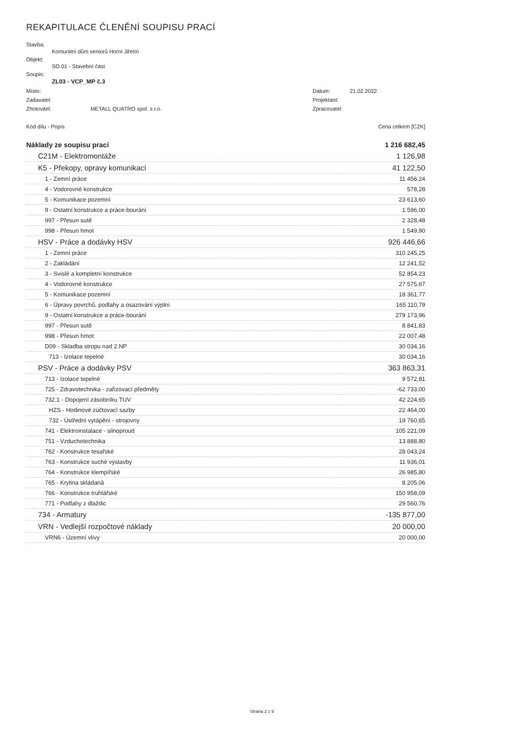REKAPITULACE ČLENĚNÍ SOUPISU PRACÍ
Stavba:
Komunitní dům seniorů Horní Jiřetín
Objekt:
SO 01 - Stavební část
Soupis:
ZL03 - VCP_MP č.3
Místo: Datum: 21.02.2022
Zadavatel: Projektant:
Zhotovitel: METALL QUATRO spol. s r.o. Zpracovatel:
Kód dílu - Popis Cena celkem [CZK]
| Náklady ze soupisu prací | 1 216 682,45 |
| C21M - Elektromontáže | 1 126,98 |
| K5 - Překopy, opravy komunikací | 41 122,50 |
| 1 - Zemní práce | 11 456,24 |
| 4 - Vodorovné konstrukce | 578,28 |
| 5 - Komunikace pozemní | 23 613,60 |
| 9 - Ostatní konstrukce a práce-bourání | 1 596,00 |
| 997 - Přesun sutě | 2 328,48 |
| 998 - Přesun hmot | 1 549,90 |
| HSV - Práce a dodávky HSV | 926 446,66 |
| 1 - Zemní práce | 310 245,25 |
| 2 - Zakládání | 12 241,52 |
| 3 - Svislé a kompletní konstrukce | 52 854,23 |
| 4 - Vodorovné konstrukce | 27 575,67 |
| 5 - Komunikace pozemní | 18 361,77 |
| 6 - Úpravy povrchů, podlahy a osazování výplní | 165 110,79 |
| 9 - Ostatní konstrukce a práce-bourání | 279 173,96 |
| 997 - Přesun sutě | 8 841,83 |
| 998 - Přesun hmot | 22 007,48 |
| D09 - Skladba stropu nad 2.NP | 30 034,16 |
| 713 - Izolace tepelné | 30 034,16 |
| PSV - Práce a dodávky PSV | 363 863,31 |
| 713 - Izolace tepelné | 9 572,81 |
| 725 - Zdravotechnika - zařizovací předměty | -62 733,00 |
| 732.1 - Dopojení zásobníku TUV | 42 224,65 |
| HZS - Hodinové zúčtovací sazby | 22 464,00 |
| 732 - Ústřední vytápění - strojovny | 19 760,65 |
| 741 - Elektroinstalace - silnoproud | 105 221,09 |
| 751 - Vzduchotechnika | 13 888,80 |
| 762 - Konstrukce tesařské | 28 043,24 |
| 763 - Konstrukce suché výstavby | 11 936,01 |
| 764 - Konstrukce klempířské | 26 985,80 |
| 765 - Krytina skládaná | 8 205,06 |
| 766 - Konstrukce truhlářské | 150 958,09 |
| 771 - Podlahy z dlaždic | 29 560,76 |
| 734 - Armatury | -135 877,00 |
| VRN - Vedlejší rozpočtové náklady | 20 000,00 |
| VRN6 - Územní vlivy | 20 000,00 |
Strana 2 z 9